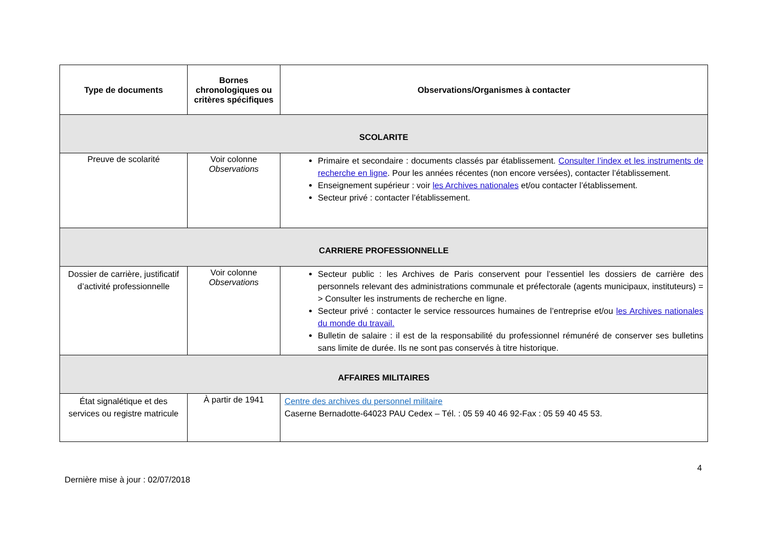| Type de documents | Bornes chronologiques ou critères spécifiques | Observations/Organismes à contacter |
| --- | --- | --- |
| SCOLARITE | | |
| Preuve de scolarité | Voir colonne Observations | Primaire et secondaire : documents classés par établissement. Consulter l’index et les instruments de recherche en ligne . Pour les années récentes (non encore versées), contacter l’établissement. Enseignement supérieur : voir les Archives nationales et/ou contacter l’établissement. Secteur privé : contacter l’établissement. |
| CARRIERE PROFESSIONNELLE | | |
| Dossier de carrière, justificatif d’activité professionnelle | Voir colonne Observations | Secteur public : les Archives de Paris conservent pour l’essentiel les dossiers de carrière des personnels relevant des administrations communale et préfectorale (agents municipaux, instituteurs) = > Consulter les instruments de recherche en ligne. Secteur privé : contacter le service ressources humaines de l’entreprise et/ou les Archives nationales du monde du travail. Bulletin de salaire : il est de la responsabilité du professionnel rémunéré de conserver ses bulletins sans limite de durée. Ils ne sont pas conservés à titre historique. |
| AFFAIRES MILITAIRES | | |
| État signalétique et des services ou registre matricule | À partir de 1941 | Centre des archives du personnel militaire Caserne Bernadotte-64023 PAU Cedex – Tél. : 05 59 40 46 92-Fax : 05 59 40 45 53. |
4
Dernière mise à jour : 02/07/2018